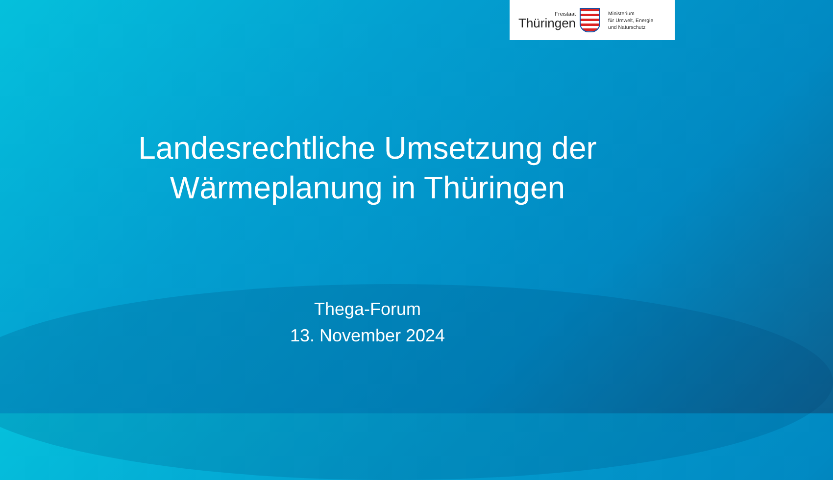Freistaat
Thüringen
Ministerium
für Umwelt, Energie
und Naturschutz
Landesrechtliche Umsetzung der
Wärmeplanung in Thüringen
Thega-Forum
13. November 2024